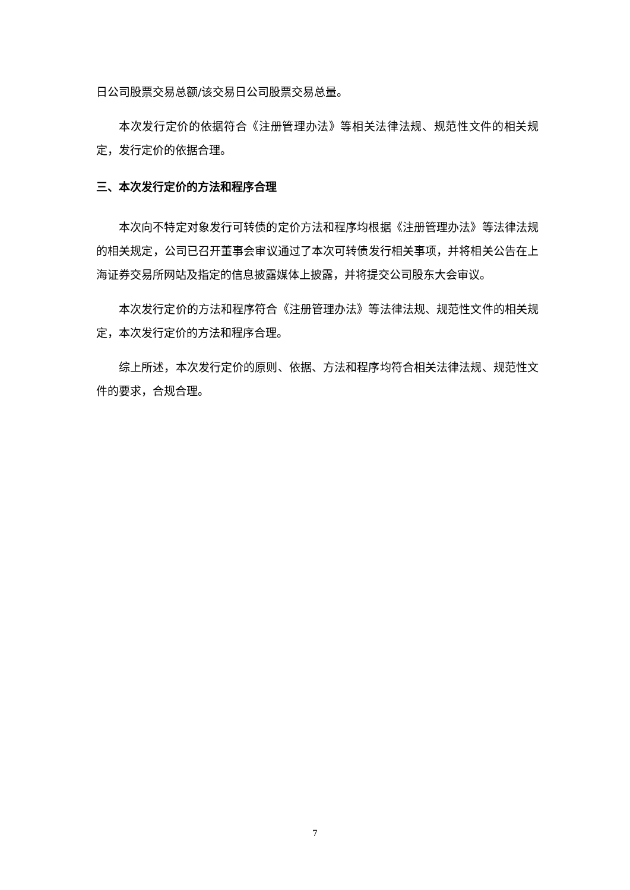日公司股票交易总额/该交易日公司股票交易总量。
本次发行定价的依据符合《注册管理办法》等相关法律法规、规范性文件的相关规定，发行定价的依据合理。
三、本次发行定价的方法和程序合理
本次向不特定对象发行可转债的定价方法和程序均根据《注册管理办法》等法律法规的相关规定，公司已召开董事会审议通过了本次可转债发行相关事项，并将相关公告在上海证券交易所网站及指定的信息披露媒体上披露，并将提交公司股东大会审议。
本次发行定价的方法和程序符合《注册管理办法》等法律法规、规范性文件的相关规定，本次发行定价的方法和程序合理。
综上所述，本次发行定价的原则、依据、方法和程序均符合相关法律法规、规范性文件的要求，合规合理。
7